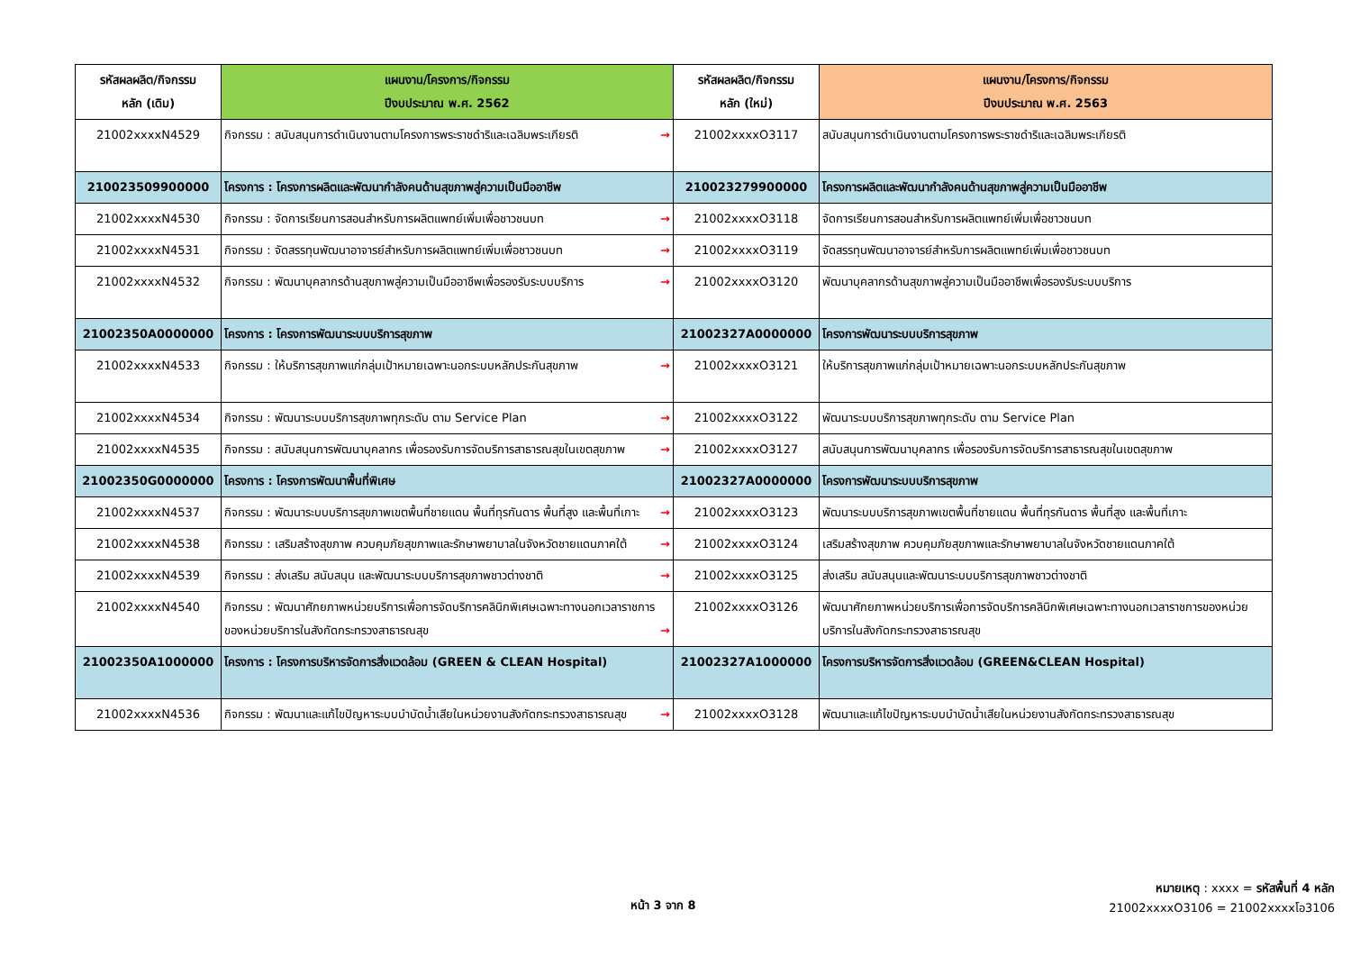| รหัสผลผลิต/กิจกรรม หลัก (เดิม) | แผนงาน/โครงการ/กิจกรรม ปีงบประมาณ พ.ศ. 2562 | รหัสผลผลิต/กิจกรรม หลัก (ใหม่) | แผนงาน/โครงการ/กิจกรรม ปีงบประมาณ พ.ศ. 2563 |
| --- | --- | --- | --- |
| 21002xxxxN4529 | กิจกรรม : สนับสนุนการดำเนินงานตามโครงการพระราชดำริและเฉลิมพระเกียรติ → | 21002xxxxO3117 | สนับสนุนการดำเนินงานตามโครงการพระราชดำริและเฉลิมพระเกียรติ |
| 210023509900000 | โครงการ : โครงการผลิตและพัฒนากำลังคนด้านสุขภาพสู่ความเป็นมืออาชีพ | 210023279900000 | โครงการผลิตและพัฒนากำลังคนด้านสุขภาพสู่ความเป็นมืออาชีพ |
| 21002xxxxN4530 | กิจกรรม : จัดการเรียนการสอนสำหรับการผลิตแพทย์เพิ่มเพื่อชาวชนบท → | 21002xxxxO3118 | จัดการเรียนการสอนสำหรับการผลิตแพทย์เพิ่มเพื่อชาวชนบท |
| 21002xxxxN4531 | กิจกรรม : จัดสรรทุนพัฒนาอาจารย์สำหรับการผลิตแพทย์เพิ่มเพื่อชาวชนบท → | 21002xxxxO3119 | จัดสรรทุนพัฒนาอาจารย์สำหรับการผลิตแพทย์เพิ่มเพื่อชาวชนบท |
| 21002xxxxN4532 | กิจกรรม : พัฒนาบุคลากรด้านสุขภาพสู่ความเป็นมืออาชีพเพื่อรองรับระบบบริการ → | 21002xxxxO3120 | พัฒนาบุคลากรด้านสุขภาพสู่ความเป็นมืออาชีพเพื่อรองรับระบบบริการ |
| 21002350A0000000 | โครงการ : โครงการพัฒนาระบบบริการสุขภาพ | 21002327A0000000 | โครงการพัฒนาระบบบริการสุขภาพ |
| 21002xxxxN4533 | กิจกรรม : ให้บริการสุขภาพแก่กลุ่มเป้าหมายเฉพาะนอกระบบหลักประกันสุขภาพ → | 21002xxxxO3121 | ให้บริการสุขภาพแก่กลุ่มเป้าหมายเฉพาะนอกระบบหลักประกันสุขภาพ |
| 21002xxxxN4534 | กิจกรรม : พัฒนาระบบบริการสุขภาพทุกระดับ ตาม Service Plan → | 21002xxxxO3122 | พัฒนาระบบบริการสุขภาพทุกระดับ ตาม Service Plan |
| 21002xxxxN4535 | กิจกรรม : สนับสนุนการพัฒนาบุคลากร เพื่อรองรับการจัดบริการสาธารณสุขในเขตสุขภาพ → | 21002xxxxO3127 | สนับสนุนการพัฒนาบุคลากร เพื่อรองรับการจัดบริการสาธารณสุขในเขตสุขภาพ |
| 21002350G0000000 | โครงการ : โครงการพัฒนาพื้นที่พิเศษ | 21002327A0000000 | โครงการพัฒนาระบบบริการสุขภาพ |
| 21002xxxxN4537 | กิจกรรม : พัฒนาระบบบริการสุขภาพเขตพื้นที่ชายแดน พื้นที่ทุรกันดาร พื้นที่สูง และพื้นที่เกาะ → | 21002xxxxO3123 | พัฒนาระบบบริการสุขภาพเขตพื้นที่ชายแดน พื้นที่ทุรกันดาร พื้นที่สูง และพื้นที่เกาะ |
| 21002xxxxN4538 | กิจกรรม : เสริมสร้างสุขภาพ ควบคุมภัยสุขภาพและรักษาพยาบาลในจังหวัดชายแดนภาคใต้ → | 21002xxxxO3124 | เสริมสร้างสุขภาพ ควบคุมภัยสุขภาพและรักษาพยาบาลในจังหวัดชายแดนภาคใต้ |
| 21002xxxxN4539 | กิจกรรม : ส่งเสริม สนับสนุน และพัฒนาระบบบริการสุขภาพชาวต่างชาติ → | 21002xxxxO3125 | ส่งเสริม สนับสนุนและพัฒนาระบบบริการสุขภาพชาวต่างชาติ |
| 21002xxxxN4540 | กิจกรรม : พัฒนาศักยภาพหน่วยบริการเพื่อการจัดบริการคลินิกพิเศษเฉพาะทางนอกเวลาราชการของหน่วยบริการในสังกัดกระทรวงสาธารณสุข → | 21002xxxxO3126 | พัฒนาศักยภาพหน่วยบริการเพื่อการจัดบริการคลินิกพิเศษเฉพาะทางนอกเวลาราชการของหน่วยบริการในสังกัดกระทรวงสาธารณสุข |
| 21002350A1000000 | โครงการ : โครงการบริหารจัดการสิ่งแวดล้อม (GREEN & CLEAN Hospital) | 21002327A1000000 | โครงการบริหารจัดการสิ่งแวดล้อม (GREEN&CLEAN Hospital) |
| 21002xxxxN4536 | กิจกรรม : พัฒนาและแก้ไขปัญหาระบบบำบัดน้ำเสียในหน่วยงานสังกัดกระทรวงสาธารณสุข → | 21002xxxxO3128 | พัฒนาและแก้ไขปัญหาระบบบำบัดน้ำเสียในหน่วยงานสังกัดกระทรวงสาธารณสุข |
หมายเหตุ : xxxx = รหัสพื้นที่ 4 หลัก
21002xxxxO3106 = 21002xxxxโอ3106
หน้า 3 จาก 8